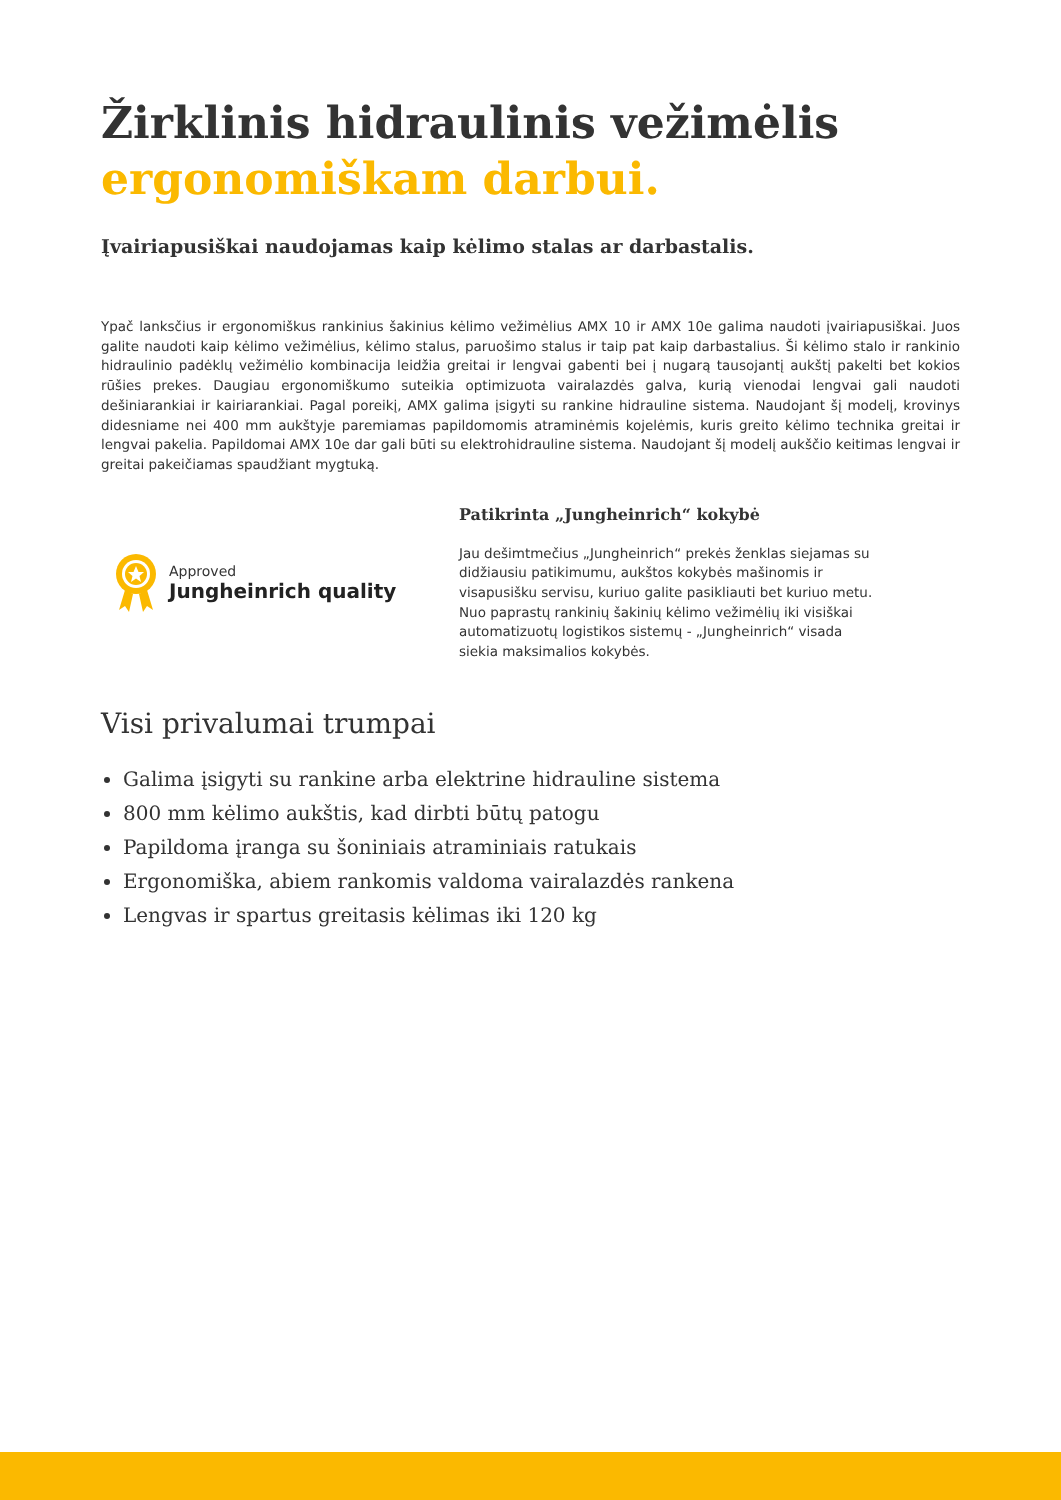Žirklinis hidraulinis vežimėlis
ergonomiškam darbui.
Įvairiapusiškai naudojamas kaip kėlimo stalas ar darbastalis.
Ypač lanksčius ir ergonomiškus rankinius šakinius kėlimo vežimėlius AMX 10 ir AMX 10e galima naudoti įvairiapusiškai. Juos galite naudoti kaip kėlimo vežimėlius, kėlimo stalus, paruošimo stalus ir taip pat kaip darbastalius. Ši kėlimo stalo ir rankinio hidraulinio padėklų vežimėlio kombinacija leidžia greitai ir lengvai gabenti bei į nugarą tausojantį aukštį pakelti bet kokios rūšies prekes. Daugiau ergonomiškumo suteikia optimizuota vairalazdės galva, kurią vienodai lengvai gali naudoti dešiniarankiai ir kairiarankiai. Pagal poreikį, AMX galima įsigyti su rankine hidrauline sistema. Naudojant šį modelį, krovinys didesniame nei 400 mm aukštyje paremiamas papildomomis atraminėmis kojelėmis, kuris greito kėlimo technika greitai ir lengvai pakelia. Papildomai AMX 10e dar gali būti su elektrohidrauline sistema. Naudojant šį modelį aukščio keitimas lengvai ir greitai pakeičiamas spaudžiant mygtuką.
Approved
Jungheinrich quality
Patikrinta „Jungheinrich“ kokybė
Jau dešimtmečius „Jungheinrich“ prekės ženklas siejamas su didžiausiu patikimumu, aukštos kokybės mašinomis ir visapusišku servisu, kuriuo galite pasikliauti bet kuriuo metu. Nuo paprastų rankinių šakinių kėlimo vežimėlių iki visiškai automatizuotų logistikos sistemų - „Jungheinrich“ visada siekia maksimalios kokybės.
Visi privalumai trumpai
Galima įsigyti su rankine arba elektrine hidrauline sistema
800 mm kėlimo aukštis, kad dirbti būtų patogu
Papildoma įranga su šoniniais atraminiais ratukais
Ergonomiška, abiem rankomis valdoma vairalazdės rankena
Lengvas ir spartus greitasis kėlimas iki 120 kg